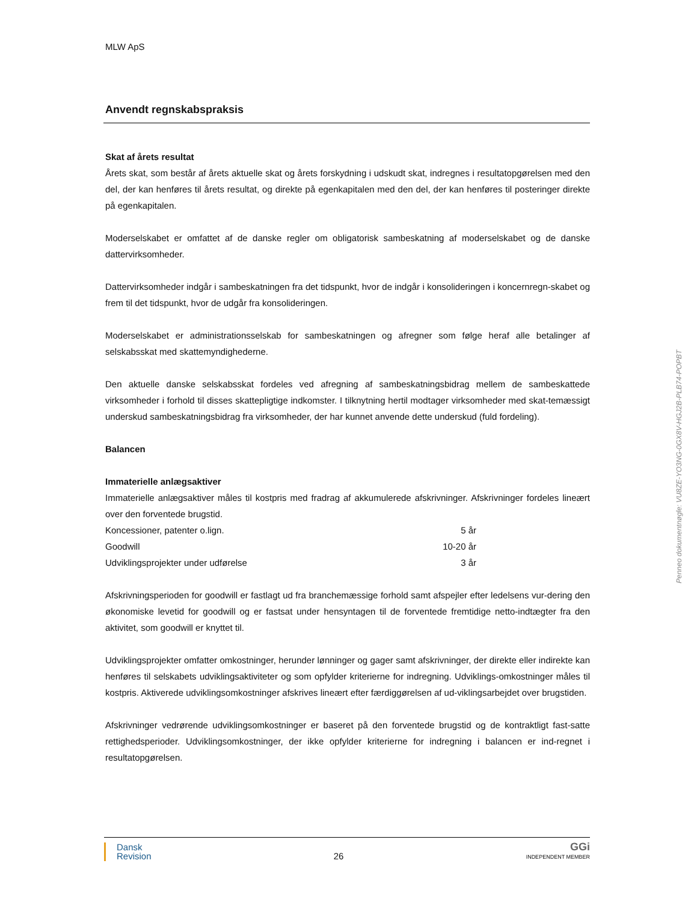MLW ApS
Anvendt regnskabspraksis
Skat af årets resultat
Årets skat, som består af årets aktuelle skat og årets forskydning i udskudt skat, indregnes i resultatopgørelsen med den del, der kan henføres til årets resultat, og direkte på egenkapitalen med den del, der kan henføres til posteringer direkte på egenkapitalen.
Moderselskabet er omfattet af de danske regler om obligatorisk sambeskatning af moderselskabet og de danske dattervirksomheder.
Dattervirksomheder indgår i sambeskatningen fra det tidspunkt, hvor de indgår i konsolideringen i koncernregn-skabet og frem til det tidspunkt, hvor de udgår fra konsolideringen.
Moderselskabet er administrationsselskab for sambeskatningen og afregner som følge heraf alle betalinger af selskabsskat med skattemyndighederne.
Den aktuelle danske selskabsskat fordeles ved afregning af sambeskatningsbidrag mellem de sambeskattede virksomheder i forhold til disses skattepligtige indkomster. I tilknytning hertil modtager virksomheder med skat-temæssigt underskud sambeskatningsbidrag fra virksomheder, der har kunnet anvende dette underskud (fuld fordeling).
Balancen
Immaterielle anlægsaktiver
Immaterielle anlægsaktiver måles til kostpris med fradrag af akkumulerede afskrivninger. Afskrivninger fordeles lineært over den forventede brugstid.
| Koncessioner, patenter o.lign. | 5 år |
| Goodwill | 10-20 år |
| Udviklingsprojekter under udførelse | 3 år |
Afskrivningsperioden for goodwill er fastlagt ud fra branchemæssige forhold samt afspejler efter ledelsens vur-dering den økonomiske levetid for goodwill og er fastsat under hensyntagen til de forventede fremtidige netto-indtægter fra den aktivitet, som goodwill er knyttet til.
Udviklingsprojekter omfatter omkostninger, herunder lønninger og gager samt afskrivninger, der direkte eller indirekte kan henføres til selskabets udviklingsaktiviteter og som opfylder kriterierne for indregning. Udviklings-omkostninger måles til kostpris. Aktiverede udviklingsomkostninger afskrives lineært efter færdiggørelsen af ud-viklingsarbejdet over brugstiden.
Afskrivninger vedrørende udviklingsomkostninger er baseret på den forventede brugstid og de kontraktligt fast-satte rettighedsperioder. Udviklingsomkostninger, der ikke opfylder kriterierne for indregning i balancen er ind-regnet i resultatopgørelsen.
Penneo dokumentnøgle: VU8ZE-YO3NG-0GX8V-HGJ2B-PLB74-POPBT
Dansk
Revision
26
GGi
INDEPENDENT MEMBER